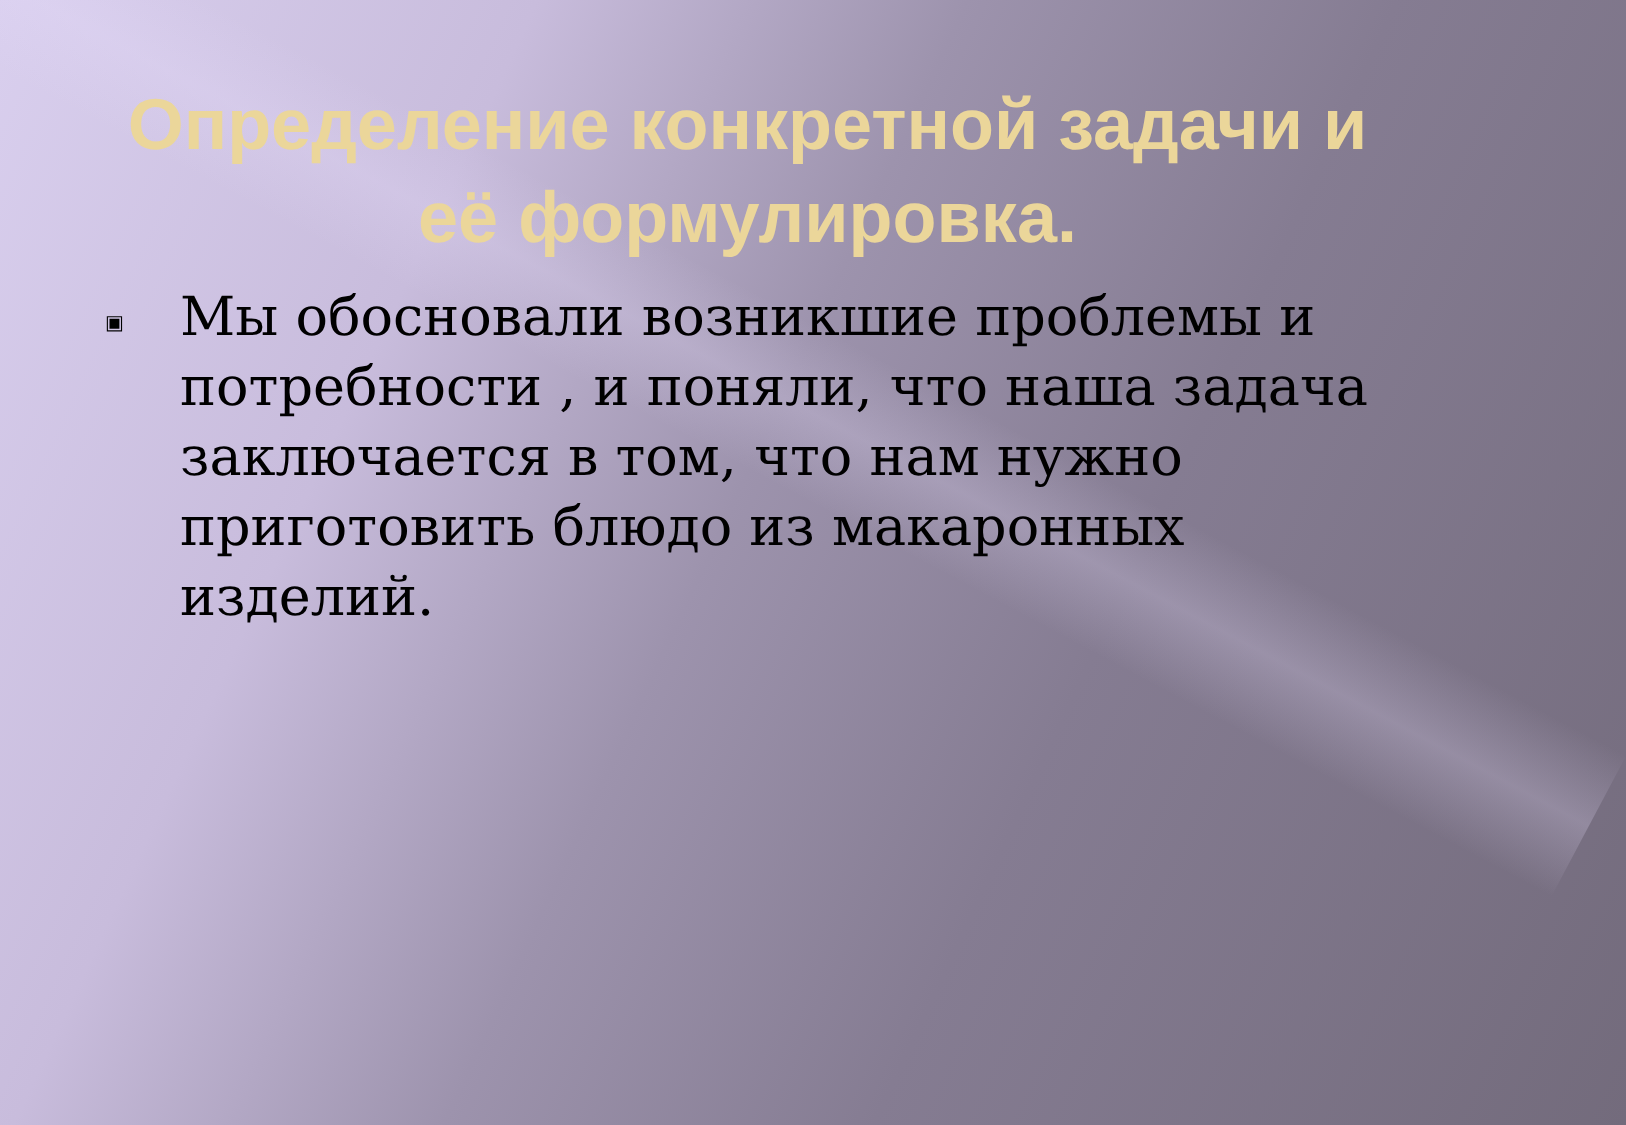Определение конкретной задачи и её формулировка.
▣
Мы обосновали возникшие проблемы и потребности , и поняли, что наша задача заключается в том, что нам нужно приготовить блюдо из макаронных изделий.